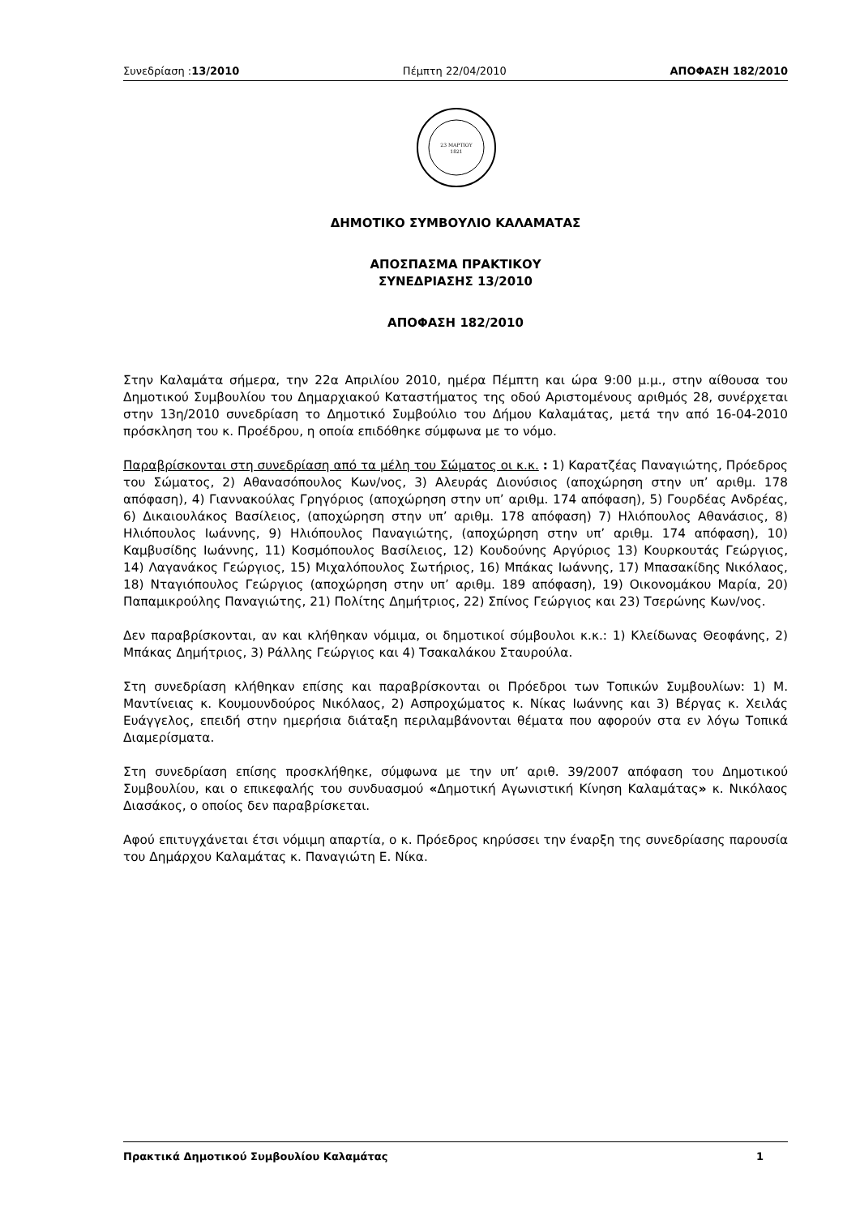Συνεδρίαση :13/2010 Πέμπτη 22/04/2010 ΑΠΟΦΑΣΗ 182/2010
23 ΜΑΡΤΙΟΥ
1821
ΔΗΜΟΤΙΚΟ ΣΥΜΒΟΥΛΙΟ ΚΑΛΑΜΑΤΑΣ
ΑΠΟΣΠΑΣΜΑ ΠΡΑΚΤΙΚΟΥ
ΣΥΝΕΔΡΙΑΣΗΣ 13/2010
ΑΠΟΦΑΣΗ 182/2010
Στην Καλαμάτα σήμερα, την 22α Απριλίου 2010, ημέρα Πέμπτη και ώρα 9:00 μ.μ., στην αίθουσα του Δημοτικού Συμβουλίου του Δημαρχιακού Καταστήματος της οδού Αριστομένους αριθμός 28, συνέρχεται στην 13η/2010 συνεδρίαση το Δημοτικό Συμβούλιο του Δήμου Καλαμάτας, μετά την από 16-04-2010 πρόσκληση του κ. Προέδρου, η οποία επιδόθηκε σύμφωνα με το νόμο.
Παραβρίσκονται στη συνεδρίαση από τα μέλη του Σώματος οι κ.κ. : 1) Καρατζέας Παναγιώτης, Πρόεδρος του Σώματος, 2) Αθανασόπουλος Κων/νος, 3) Αλευράς Διονύσιος (αποχώρηση στην υπ’ αριθμ. 178 απόφαση), 4) Γιαννακούλας Γρηγόριος (αποχώρηση στην υπ’ αριθμ. 174 απόφαση), 5) Γουρδέας Ανδρέας, 6) Δικαιουλάκος Βασίλειος, (αποχώρηση στην υπ’ αριθμ. 178 απόφαση) 7) Ηλιόπουλος Αθανάσιος, 8) Ηλιόπουλος Ιωάννης, 9) Ηλιόπουλος Παναγιώτης, (αποχώρηση στην υπ’ αριθμ. 174 απόφαση), 10) Καμβυσίδης Ιωάννης, 11) Κοσμόπουλος Βασίλειος, 12) Κουδούνης Αργύριος 13) Κουρκουτάς Γεώργιος, 14) Λαγανάκος Γεώργιος, 15) Μιχαλόπουλος Σωτήριος, 16) Μπάκας Ιωάννης, 17) Μπασακίδης Νικόλαος, 18) Νταγιόπουλος Γεώργιος (αποχώρηση στην υπ’ αριθμ. 189 απόφαση), 19) Οικονομάκου Μαρία, 20) Παπαμικρούλης Παναγιώτης, 21) Πολίτης Δημήτριος, 22) Σπίνος Γεώργιος και 23) Τσερώνης Κων/νος.
Δεν παραβρίσκονται, αν και κλήθηκαν νόμιμα, οι δημοτικοί σύμβουλοι κ.κ.: 1) Κλείδωνας Θεοφάνης, 2) Μπάκας Δημήτριος, 3) Ράλλης Γεώργιος και 4) Τσακαλάκου Σταυρούλα.
Στη συνεδρίαση κλήθηκαν επίσης και παραβρίσκονται οι Πρόεδροι των Τοπικών Συμβουλίων: 1) Μ. Μαντίνειας κ. Κουμουνδούρος Νικόλαος, 2) Ασπροχώματος κ. Νίκας Ιωάννης και 3) Βέργας κ. Χειλάς Ευάγγελος, επειδή στην ημερήσια διάταξη περιλαμβάνονται θέματα που αφορούν στα εν λόγω Τοπικά Διαμερίσματα.
Στη συνεδρίαση επίσης προσκλήθηκε, σύμφωνα με την υπ’ αριθ. 39/2007 απόφαση του Δημοτικού Συμβουλίου, και ο επικεφαλής του συνδυασμού «Δημοτική Αγωνιστική Κίνηση Καλαμάτας» κ. Νικόλαος Διασάκος, ο οποίος δεν παραβρίσκεται.
Αφού επιτυγχάνεται έτσι νόμιμη απαρτία, ο κ. Πρόεδρος κηρύσσει την έναρξη της συνεδρίασης παρουσία του Δημάρχου Καλαμάτας κ. Παναγιώτη Ε. Νίκα.
Πρακτικά Δημοτικού Συμβουλίου Καλαμάτας 1